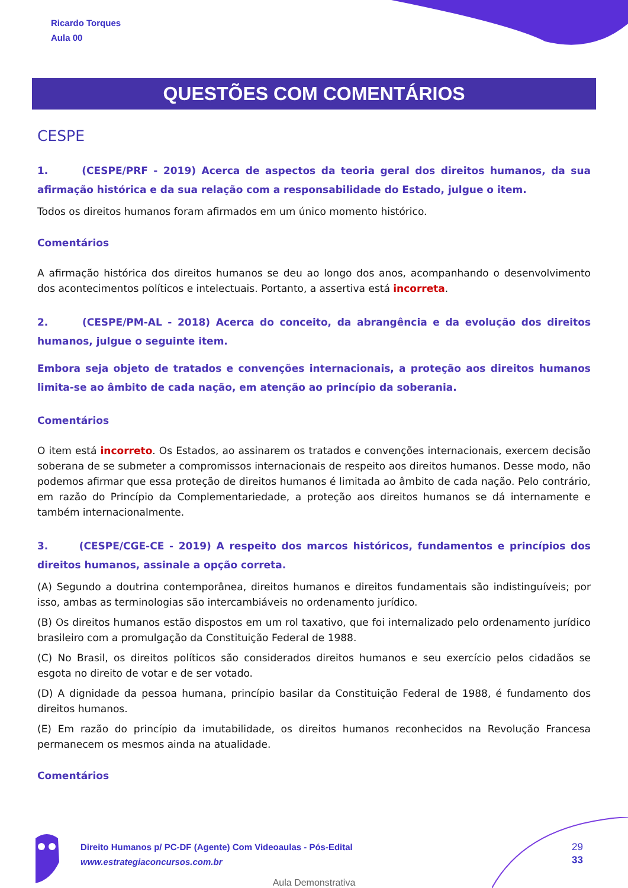Ricardo Torques
Aula 00
QUESTÕES COM COMENTÁRIOS
CESPE
1. (CESPE/PRF - 2019) Acerca de aspectos da teoria geral dos direitos humanos, da sua afirmação histórica e da sua relação com a responsabilidade do Estado, julgue o item.
Todos os direitos humanos foram afirmados em um único momento histórico.
Comentários
A afirmação histórica dos direitos humanos se deu ao longo dos anos, acompanhando o desenvolvimento dos acontecimentos políticos e intelectuais. Portanto, a assertiva está incorreta.
2. (CESPE/PM-AL - 2018) Acerca do conceito, da abrangência e da evolução dos direitos humanos, julgue o seguinte item.
Embora seja objeto de tratados e convenções internacionais, a proteção aos direitos humanos limita-se ao âmbito de cada nação, em atenção ao princípio da soberania.
Comentários
O item está incorreto. Os Estados, ao assinarem os tratados e convenções internacionais, exercem decisão soberana de se submeter a compromissos internacionais de respeito aos direitos humanos. Desse modo, não podemos afirmar que essa proteção de direitos humanos é limitada ao âmbito de cada nação. Pelo contrário, em razão do Princípio da Complementariedade, a proteção aos direitos humanos se dá internamente e também internacionalmente.
3. (CESPE/CGE-CE - 2019) A respeito dos marcos históricos, fundamentos e princípios dos direitos humanos, assinale a opção correta.
(A) Segundo a doutrina contemporânea, direitos humanos e direitos fundamentais são indistinguíveis; por isso, ambas as terminologias são intercambiáveis no ordenamento jurídico.
(B) Os direitos humanos estão dispostos em um rol taxativo, que foi internalizado pelo ordenamento jurídico brasileiro com a promulgação da Constituição Federal de 1988.
(C) No Brasil, os direitos políticos são considerados direitos humanos e seu exercício pelos cidadãos se esgota no direito de votar e de ser votado.
(D) A dignidade da pessoa humana, princípio basilar da Constituição Federal de 1988, é fundamento dos direitos humanos.
(E) Em razão do princípio da imutabilidade, os direitos humanos reconhecidos na Revolução Francesa permanecem os mesmos ainda na atualidade.
Comentários
Direito Humanos p/ PC-DF (Agente) Com Videoaulas - Pós-Edital
www.estrategiaconcursos.com.br
29
33
Aula Demonstrativa